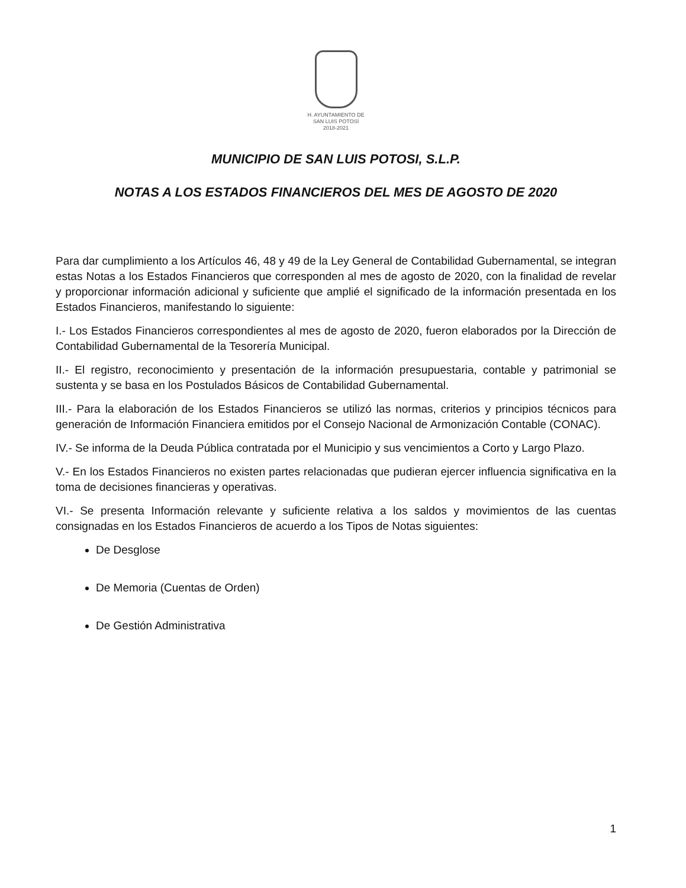H. AYUNTAMIENTO DE
SAN LUIS POTOSÍ
2018-2021
MUNICIPIO DE SAN LUIS POTOSI, S.L.P.
NOTAS A LOS ESTADOS FINANCIEROS DEL MES DE AGOSTO DE 2020
Para dar cumplimiento a los Artículos 46, 48 y 49 de la Ley General de Contabilidad Gubernamental, se integran estas Notas a los Estados Financieros que corresponden al mes de agosto de 2020, con la finalidad de revelar y proporcionar información adicional y suficiente que amplié el significado de la información presentada en los Estados Financieros, manifestando lo siguiente:
I.- Los Estados Financieros correspondientes al mes de agosto de 2020, fueron elaborados por la Dirección de Contabilidad Gubernamental de la Tesorería Municipal.
II.- El registro, reconocimiento y presentación de la información presupuestaria, contable y patrimonial se sustenta y se basa en los Postulados Básicos de Contabilidad Gubernamental.
III.- Para la elaboración de los Estados Financieros se utilizó las normas, criterios y principios técnicos para generación de Información Financiera emitidos por el Consejo Nacional de Armonización Contable (CONAC).
IV.- Se informa de la Deuda Pública contratada por el Municipio y sus vencimientos a Corto y Largo Plazo.
V.- En los Estados Financieros no existen partes relacionadas que pudieran ejercer influencia significativa en la toma de decisiones financieras y operativas.
VI.- Se presenta Información relevante y suficiente relativa a los saldos y movimientos de las cuentas consignadas en los Estados Financieros de acuerdo a los Tipos de Notas siguientes:
De Desglose
De Memoria (Cuentas de Orden)
De Gestión Administrativa
1